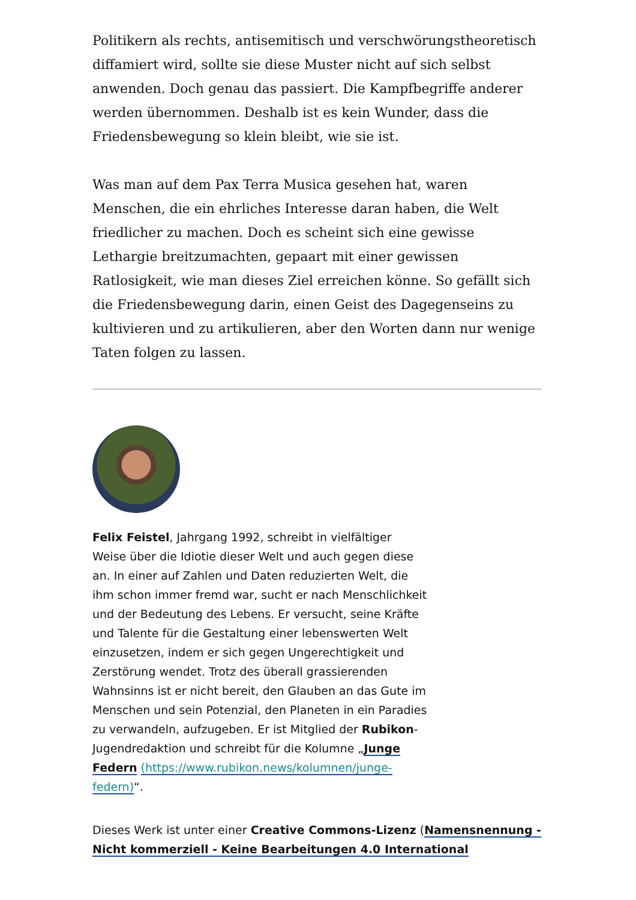Politikern als rechts, antisemitisch und verschwörungstheoretisch diffamiert wird, sollte sie diese Muster nicht auf sich selbst anwenden. Doch genau das passiert. Die Kampfbegriffe anderer werden übernommen. Deshalb ist es kein Wunder, dass die Friedensbewegung so klein bleibt, wie sie ist.
Was man auf dem Pax Terra Musica gesehen hat, waren Menschen, die ein ehrliches Interesse daran haben, die Welt friedlicher zu machen. Doch es scheint sich eine gewisse Lethargie breitzumachten, gepaart mit einer gewissen Ratlosigkeit, wie man dieses Ziel erreichen könne. So gefällt sich die Friedensbewegung darin, einen Geist des Dagegenseins zu kultivieren und zu artikulieren, aber den Worten dann nur wenige Taten folgen zu lassen.
Felix Feistel, Jahrgang 1992, schreibt in vielfältiger Weise über die Idiotie dieser Welt und auch gegen diese an. In einer auf Zahlen und Daten reduzierten Welt, die ihm schon immer fremd war, sucht er nach Menschlichkeit und der Bedeutung des Lebens. Er versucht, seine Kräfte und Talente für die Gestaltung einer lebenswerten Welt einzusetzen, indem er sich gegen Ungerechtigkeit und Zerstörung wendet. Trotz des überall grassierenden Wahnsinns ist er nicht bereit, den Glauben an das Gute im Menschen und sein Potenzial, den Planeten in ein Paradies zu verwandeln, aufzugeben. Er ist Mitglied der Rubikon-Jugendredaktion und schreibt für die Kolumne „Junge Federn (https://www.rubikon.news/kolumnen/junge-federn)“.
Dieses Werk ist unter einer Creative Commons-Lizenz (Namensnennung - Nicht kommerziell - Keine Bearbeitungen 4.0 International